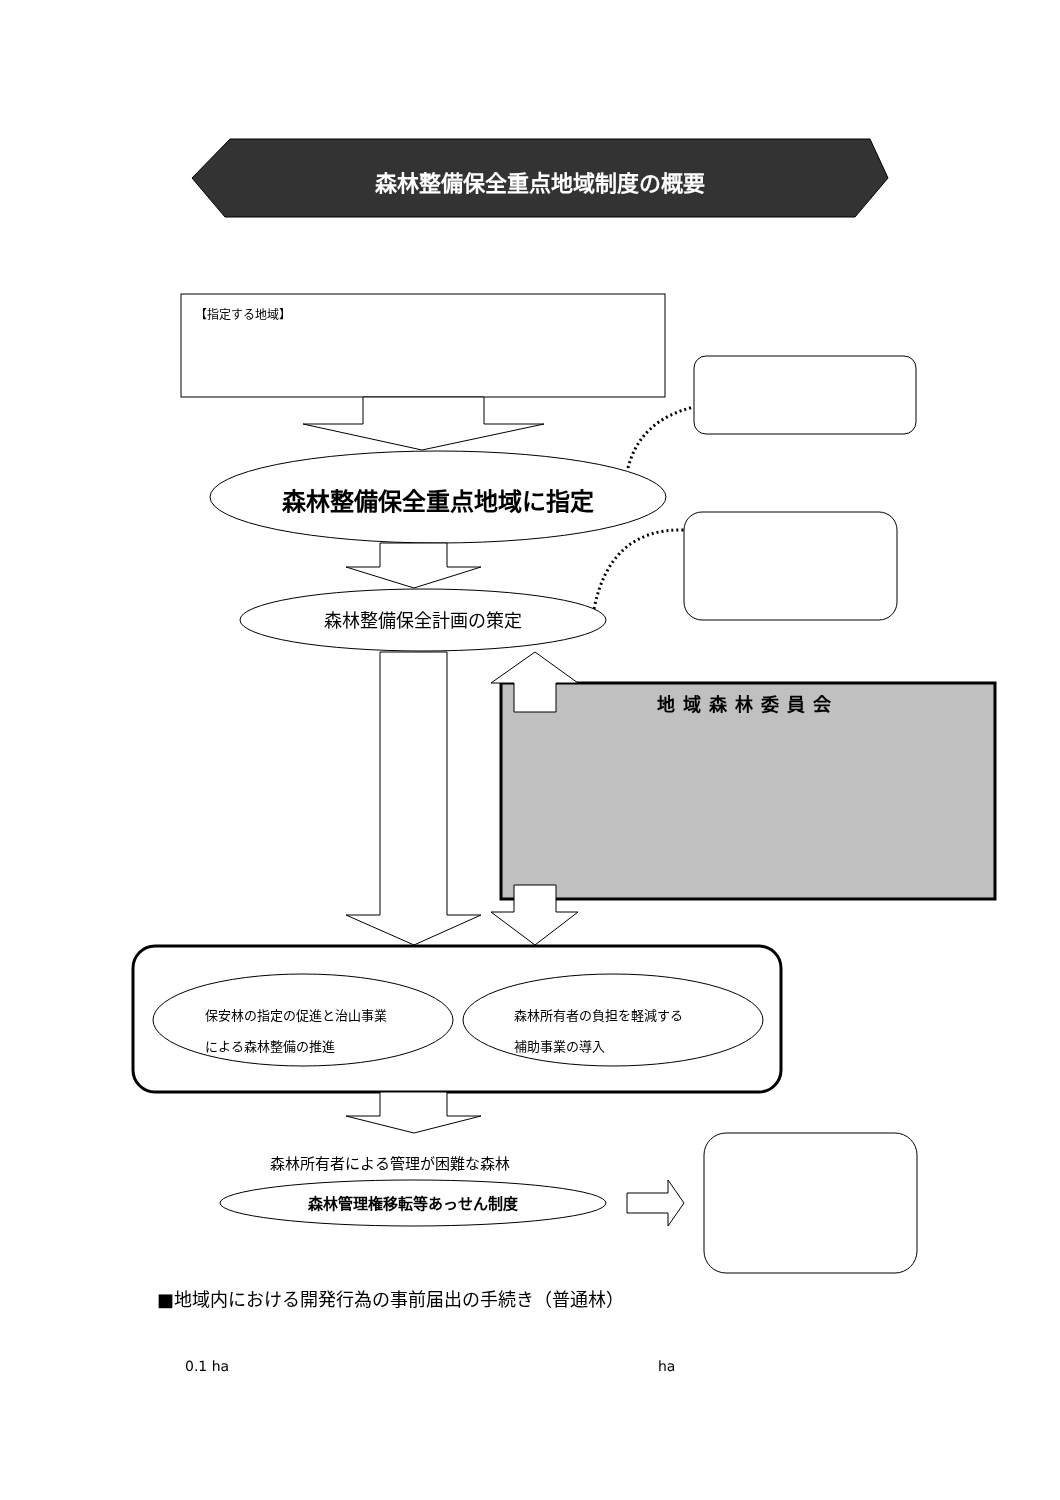森林整備保全重点地域制度の概要
【指定する地域】
森林整備保全重点地域に指定
森林整備保全計画の策定
地域森林委員会
保安林の指定の促進と治山事業
による森林整備の推進
森林所有者の負担を軽減する
補助事業の導入
森林所有者による管理が困難な森林
森林管理権移転等あっせん制度
■地域内における開発行為の事前届出の手続き（普通林）
0.1 ha ha